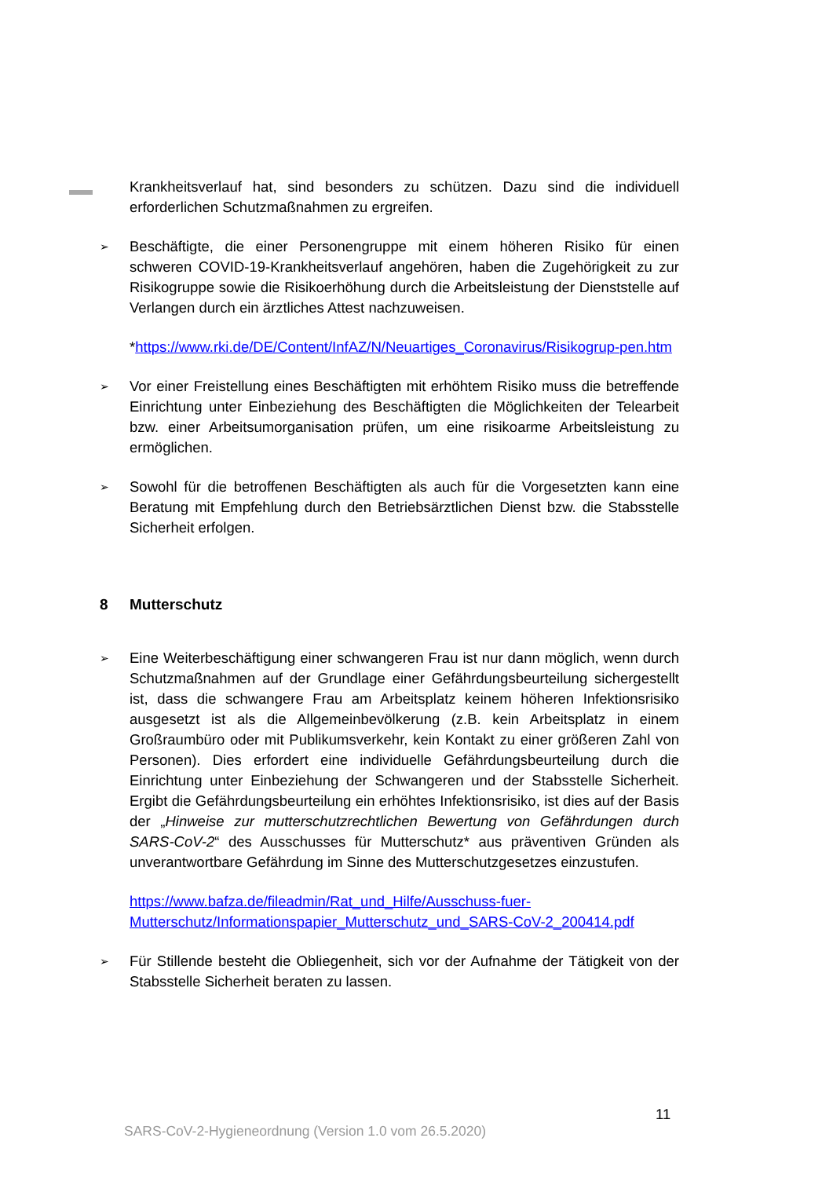Krankheitsverlauf hat, sind besonders zu schützen. Dazu sind die individuell erforderlichen Schutzmaßnahmen zu ergreifen.
➢
Beschäftigte, die einer Personengruppe mit einem höheren Risiko für einen schweren COVID-19-Krankheitsverlauf angehören, haben die Zugehörigkeit zu zur Risikogruppe sowie die Risikoerhöhung durch die Arbeitsleistung der Dienststelle auf Verlangen durch ein ärztliches Attest nachzuweisen.
*https://www.rki.de/DE/Content/InfAZ/N/Neuartiges_Coronavirus/Risikogrup-pen.htm
➢
Vor einer Freistellung eines Beschäftigten mit erhöhtem Risiko muss die betreffende Einrichtung unter Einbeziehung des Beschäftigten die Möglichkeiten der Telearbeit bzw. einer Arbeitsumorganisation prüfen, um eine risikoarme Arbeitsleistung zu ermöglichen.
➢
Sowohl für die betroffenen Beschäftigten als auch für die Vorgesetzten kann eine Beratung mit Empfehlung durch den Betriebsärztlichen Dienst bzw. die Stabsstelle Sicherheit erfolgen.
8 Mutterschutz
➢
Eine Weiterbeschäftigung einer schwangeren Frau ist nur dann möglich, wenn durch Schutzmaßnahmen auf der Grundlage einer Gefährdungsbeurteilung sichergestellt ist, dass die schwangere Frau am Arbeitsplatz keinem höheren Infektionsrisiko ausgesetzt ist als die Allgemeinbevölkerung (z.B. kein Arbeitsplatz in einem Großraumbüro oder mit Publikumsverkehr, kein Kontakt zu einer größeren Zahl von Personen). Dies erfordert eine individuelle Gefährdungsbeurteilung durch die Einrichtung unter Einbeziehung der Schwangeren und der Stabsstelle Sicherheit. Ergibt die Gefährdungsbeurteilung ein erhöhtes Infektionsrisiko, ist dies auf der Basis der „Hinweise zur mutterschutzrechtlichen Bewertung von Gefährdungen durch SARS-CoV-2“ des Ausschusses für Mutterschutz* aus präventiven Gründen als unverantwortbare Gefährdung im Sinne des Mutterschutzgesetzes einzustufen.
https://www.bafza.de/fileadmin/Rat_und_Hilfe/Ausschuss-fuer-Mutterschutz/Informationspapier_Mutterschutz_und_SARS-CoV-2_200414.pdf
➢
Für Stillende besteht die Obliegenheit, sich vor der Aufnahme der Tätigkeit von der Stabsstelle Sicherheit beraten zu lassen.
11
SARS-CoV-2-Hygieneordnung (Version 1.0 vom 26.5.2020)